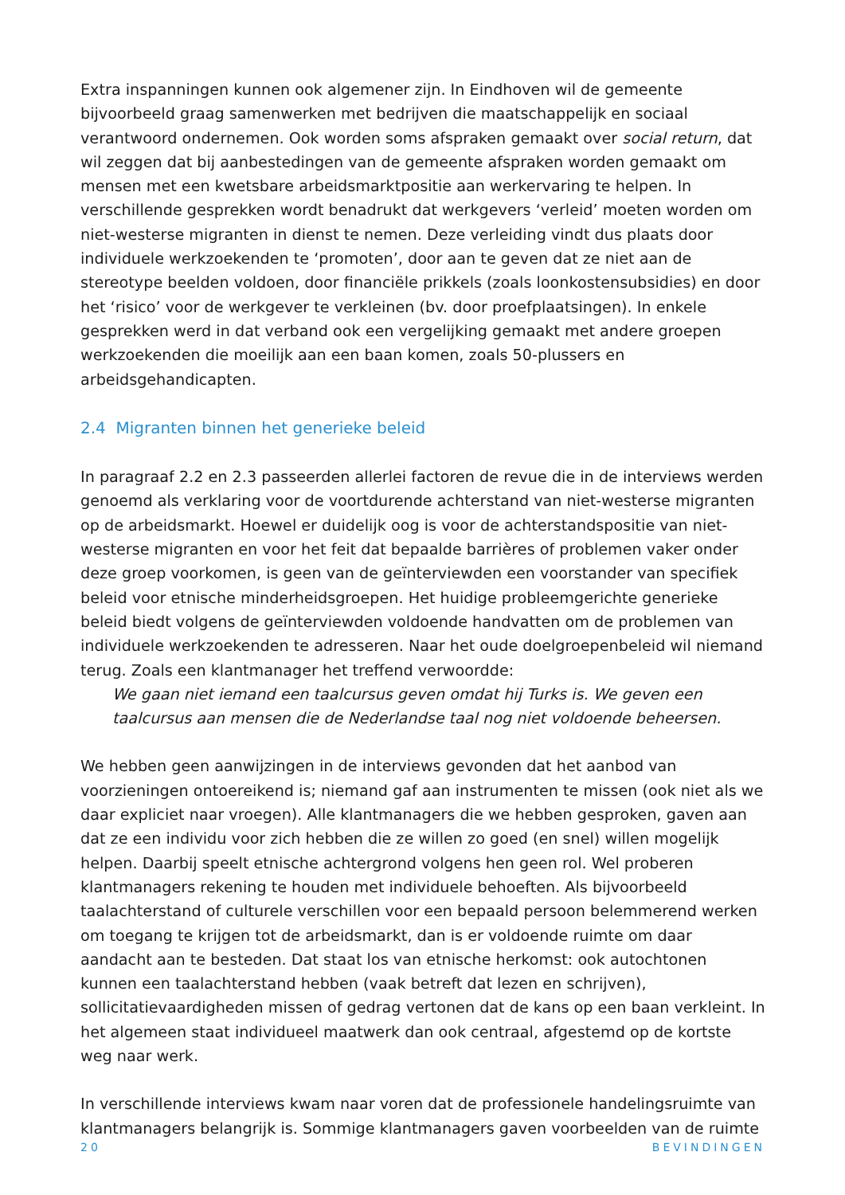Extra inspanningen kunnen ook algemener zijn. In Eindhoven wil de gemeente bijvoorbeeld graag samenwerken met bedrijven die maatschappelijk en sociaal verantwoord ondernemen. Ook worden soms afspraken gemaakt over social return, dat wil zeggen dat bij aanbestedingen van de gemeente afspraken worden gemaakt om mensen met een kwetsbare arbeidsmarktpositie aan werkervaring te helpen. In verschillende gesprekken wordt benadrukt dat werkgevers ‘verleid’ moeten worden om niet-westerse migranten in dienst te nemen. Deze verleiding vindt dus plaats door individuele werkzoekenden te ‘promoten’, door aan te geven dat ze niet aan de stereotype beelden voldoen, door financiële prikkels (zoals loonkostensubsidies) en door het ‘risico’ voor de werkgever te verkleinen (bv. door proefplaatsingen). In enkele gesprekken werd in dat verband ook een vergelijking gemaakt met andere groepen werkzoekenden die moeilijk aan een baan komen, zoals 50-plussers en arbeidsgehandicapten.
2.4 Migranten binnen het generieke beleid
In paragraaf 2.2 en 2.3 passeerden allerlei factoren de revue die in de interviews werden genoemd als verklaring voor de voortdurende achterstand van niet-westerse migranten op de arbeidsmarkt. Hoewel er duidelijk oog is voor de achterstandspositie van niet-westerse migranten en voor het feit dat bepaalde barrières of problemen vaker onder deze groep voorkomen, is geen van de geïnterviewden een voorstander van specifiek beleid voor etnische minderheidsgroepen. Het huidige probleemgerichte generieke beleid biedt volgens de geïnterviewden voldoende handvatten om de problemen van individuele werkzoekenden te adresseren. Naar het oude doelgroepenbeleid wil niemand terug. Zoals een klantmanager het treffend verwoordde:
We gaan niet iemand een taalcursus geven omdat hij Turks is. We geven een taalcursus aan mensen die de Nederlandse taal nog niet voldoende beheersen.
We hebben geen aanwijzingen in de interviews gevonden dat het aanbod van voorzieningen ontoereikend is; niemand gaf aan instrumenten te missen (ook niet als we daar expliciet naar vroegen). Alle klantmanagers die we hebben gesproken, gaven aan dat ze een individu voor zich hebben die ze willen zo goed (en snel) willen mogelijk helpen. Daarbij speelt etnische achtergrond volgens hen geen rol. Wel proberen klantmanagers rekening te houden met individuele behoeften. Als bijvoorbeeld taalachterstand of culturele verschillen voor een bepaald persoon belemmerend werken om toegang te krijgen tot de arbeidsmarkt, dan is er voldoende ruimte om daar aandacht aan te besteden. Dat staat los van etnische herkomst: ook autochtonen kunnen een taalachterstand hebben (vaak betreft dat lezen en schrijven), sollicitatievaardigheden missen of gedrag vertonen dat de kans op een baan verkleint. In het algemeen staat individueel maatwerk dan ook centraal, afgestemd op de kortste weg naar werk.
In verschillende interviews kwam naar voren dat de professionele handelingsruimte van klantmanagers belangrijk is. Sommige klantmanagers gaven voorbeelden van de ruimte
20 BEVINDINGEN